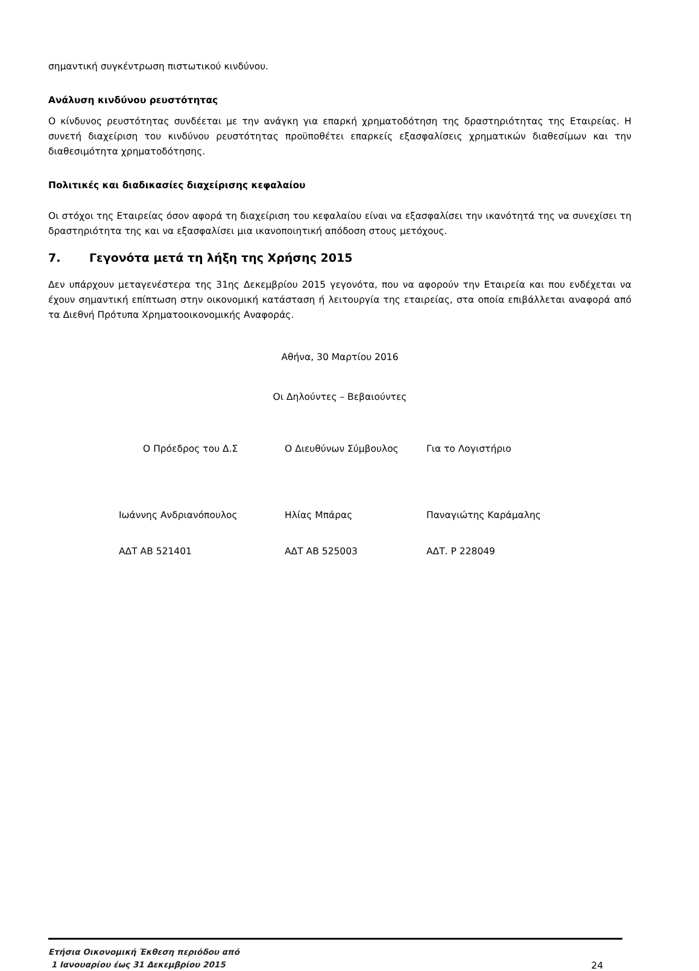σημαντική συγκέντρωση πιστωτικού κινδύνου.
Ανάλυση κινδύνου ρευστότητας
Ο κίνδυνος ρευστότητας συνδέεται με την ανάγκη για επαρκή χρηματοδότηση της δραστηριότητας της Εταιρείας. Η συνετή διαχείριση του κινδύνου ρευστότητας προϋποθέτει επαρκείς εξασφαλίσεις χρηματικών διαθεσίμων και την διαθεσιμότητα χρηματοδότησης.
Πολιτικές και διαδικασίες διαχείρισης κεφαλαίου
Οι στόχοι της Εταιρείας όσον αφορά τη διαχείριση του κεφαλαίου είναι να εξασφαλίσει την ικανότητά της να συνεχίσει τη δραστηριότητα της και να εξασφαλίσει μια ικανοποιητική απόδοση στους μετόχους.
7. Γεγονότα μετά τη λήξη της Χρήσης 2015
Δεν υπάρχουν μεταγενέστερα της 31ης Δεκεμβρίου 2015 γεγονότα, που να αφορούν την Εταιρεία και που ενδέχεται να έχουν σημαντική επίπτωση στην οικονομική κατάσταση ή λειτουργία της εταιρείας, στα οποία επιβάλλεται αναφορά από τα Διεθνή Πρότυπα Χρηματοοικονομικής Αναφοράς.
Αθήνα, 30 Μαρτίου 2016
Οι Δηλούντες – Βεβαιούντες
| Ο Πρόεδρος του Δ.Σ | Ο Διευθύνων Σύμβουλος | Για το Λογιστήριο |
| Ιωάννης Ανδριανόπουλος | Ηλίας Μπάρας | Παναγιώτης Καράμαλης |
| ΑΔΤ ΑΒ 521401 | ΑΔΤ ΑΒ 525003 | ΑΔΤ. Ρ 228049 |
Ετήσια Οικονομική Έκθεση περιόδου από
1 Ιανουαρίου έως 31 Δεκεμβρίου 2015 24